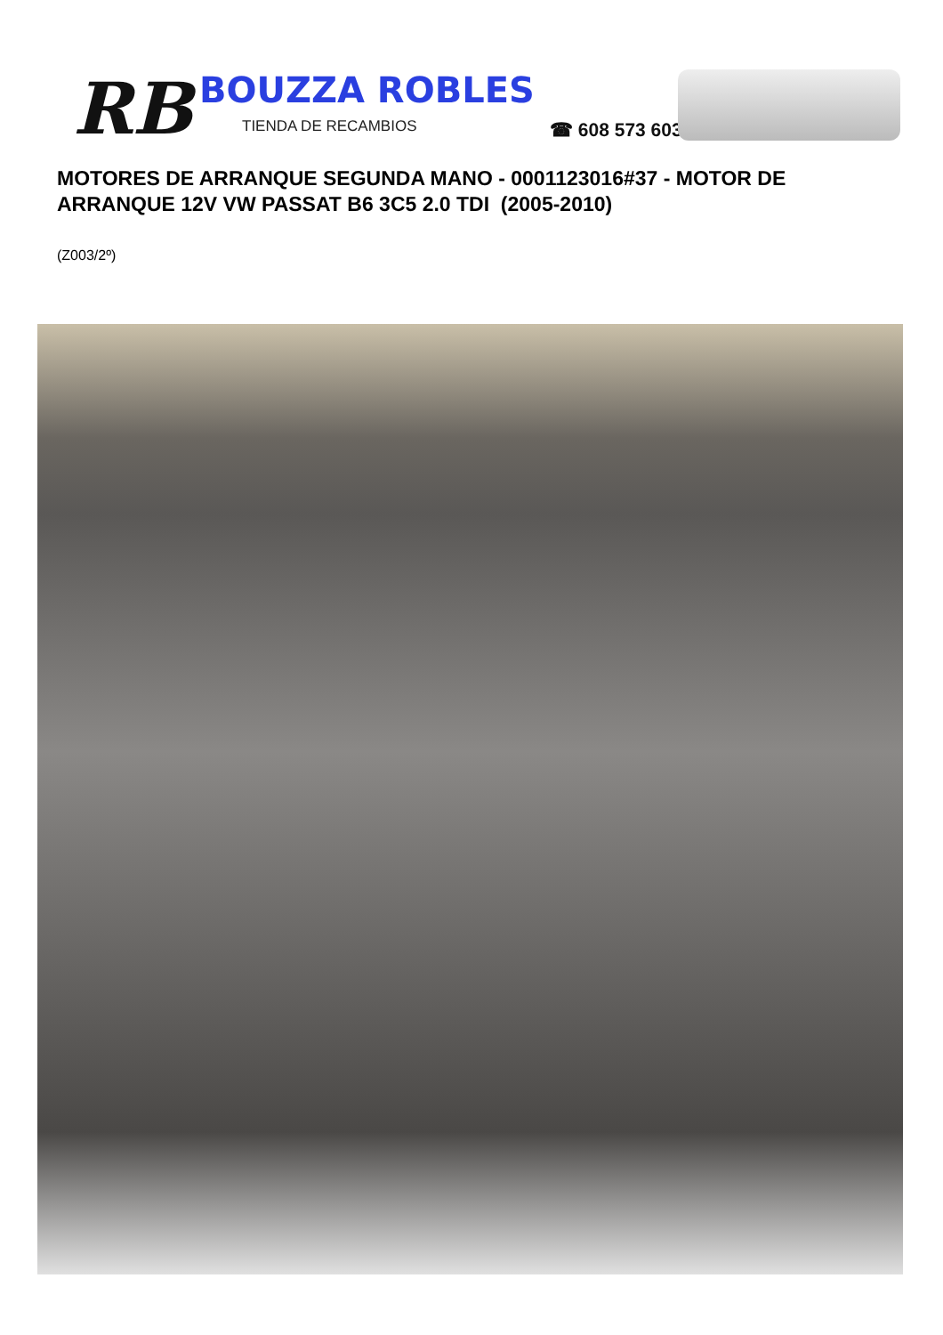RB BOUZZA ROBLES
TIENDA DE RECAMBIOS ☎ 608 573 603
MOTORES DE ARRANQUE SEGUNDA MANO - 0001123016#37 - MOTOR DE ARRANQUE 12V VW PASSAT B6 3C5 2.0 TDI (2005-2010)
(Z003/2º)